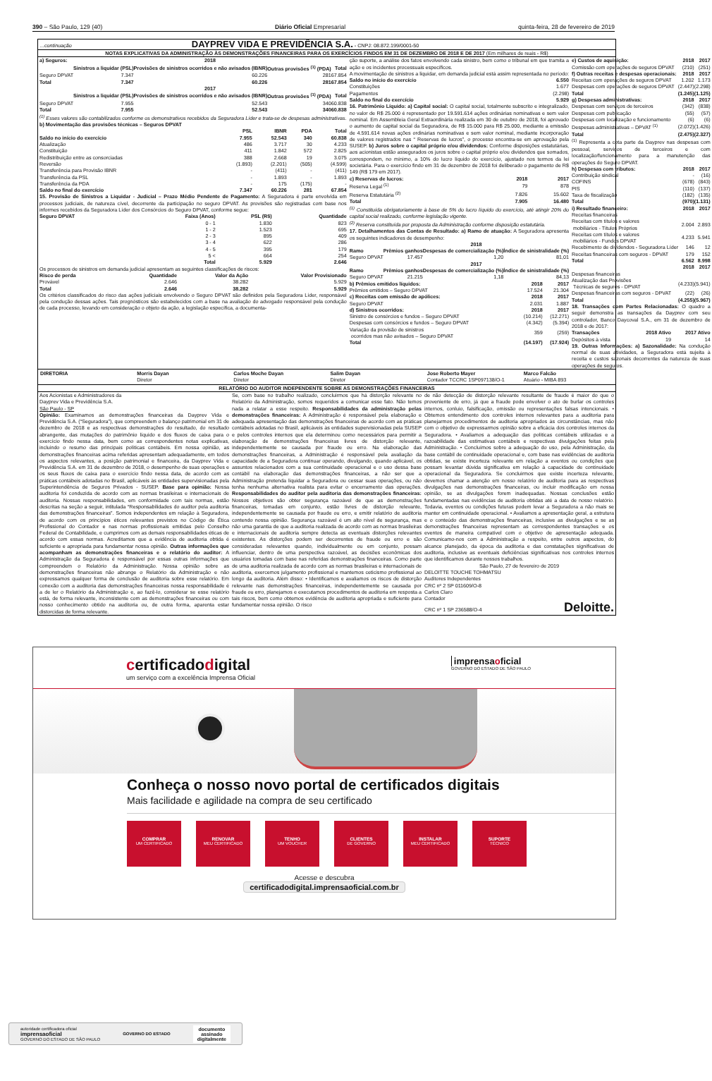390 – São Paulo, 129 (40) Diário Oficial Empresarial quinta-feira, 28 de fevereiro de 2019
...continuação
DAYPREV VIDA E PREVIDÊNCIA S.A.
- CNPJ: 08.872.199/0001-50
NOTAS EXPLICATIVAS DA ADMINISTRAÇÃO ÀS DEMONSTRAÇÕES FINANCEIRAS PARA OS EXERCÍCIOS FINDOS EM 31 DE DEZEMBRO DE 2018 E DE 2017 (Em milhares de reais - R$)
| a) Seguros: | 2018 | | | |
| --- | --- | --- | --- | --- |
| | Sinistros a liquidar (PSL) | Provisões de sinistros ocorridos e não avisados (IBNR) | Outras provisões <sup>(1)</sup> (PDA) | Total |
| Seguro DPVAT | 7.347 | 60.226 | 281 | 67.854 |
| Total | 7.347 | 60.226 | 281 | 67.854 |
| | 2017 | | | |
| | Sinistros a liquidar (PSL) | Provisões de sinistros ocorridos e não avisados (IBNR) | Outras provisões <sup>(1)</sup> (PDA) | Total |
| Seguro DPVAT | 7.955 | 52.543 | 340 | 60.838 |
| Total | 7.955 | 52.543 | 340 | 60.838 |
<sup>(1)</sup> Esses valores são contabilizados conforme os demonstrativos recebidos da Seguradora Líder e trata-se de despesas administrativas.
b) Movimentação das provisões técnicas – Seguros DPVAT
| | PSL | IBNR | PDA | Total |
| --- | --- | --- | --- | --- |
| Saldo no início do exercício | 7.955 | 52.543 | 340 | 60.838 |
| Atualização | 486 | 3.717 | 30 | 4.233 |
| Constituição | 411 | 1.842 | 572 | 2.825 |
| Redistribuição entre as consorciadas | 388 | 2.668 | 19 | 3.075 |
| Reversão | (1.893) | (2.201) | (505) | (4.599) |
| Transferência para Provisão IBNR | - | (411) | - | (411) |
| Transferência da PSL | - | 1.893 | - | 1.893 |
| Transferência da PDA | - | 175 | (175) | - |
| Saldo no final do exercício | 7.347 | 60.226 | 281 | 67.854 |
15. Provisão de Sinistros a Liquidar - Judicial – Prazo Médio Pendente de Pagamento: A Seguradora é parte envolvida em processos judiciais, de natureza cível, decorrente da participação no seguro DPVAT. As provisões são registradas com base nos informes recebidos da Seguradora Líder dos Consórcios do Seguro DPVAT, conforme segue:
| Seguro DPVAT | Faixa (Anos) | PSL (R$) | Quantidade |
| --- | --- | --- | --- |
| | 0 - 1 | 1.830 | 823 |
| | 1 - 2 | 1.523 | 695 |
| | 2 - 3 | 895 | 409 |
| | 3 - 4 | 622 | 286 |
| | 4 - 5 | 395 | 179 |
| | 5 < | 664 | 254 |
| | Total | 5.929 | 2.646 |
Os processos de sinistros em demanda judicial apresentam as seguintes classificações de riscos:
| Risco de perda | Quantidade | Valor da Ação | Valor Provisionado |
| --- | --- | --- | --- |
| Provável | 2.646 | 38.282 | 5.929 |
| Total | 2.646 | 38.282 | 5.929 |
Os critérios classificados do risco das ações judiciais envolvendo o Seguro DPVAT são definidos pela Seguradora Líder, responsável pela condução dessas ações. Tais prognósticos são estabelecidos com a base na avaliação do advogado responsável pela condução de cada processo, levando em consideração o objeto da ação, a legislação específica, a documenta-
ção suporte, a análise dos fatos envolvendo cada sinistro, bem como o tribunal em que tramita a ação e os incidentes processuais específicos.
A movimentação de sinistros a liquidar, em demanda judicial está assim representada no período:
| Saldo no início do exercício | 6.550 |
| --- | --- |
| Constituições | 1.677 |
| Pagamentos | (2.298) |
| Saldo no final do exercício | 5.929 |
16. Patrimônio Líquido: a) Capital social: O capital social, totalmente subscrito e integralizado, no valor de R$ 25.000 é representado por 19.591.614 ações ordinárias nominativas e sem valor nominal. Em Assembleia Geral Extraordinária realizada em 30 de outubro de 2018, foi aprovado o aumento de capital social da Seguradora, de R$ 15.000 para R$ 25.000, mediante a emissão de 4.591.614 novas ações ordinárias nominativas e sem valor nominal, mediante incorporação de valores registrados nas “ Reservas de lucros”, o processo encontra-se em aprovação pela SUSEP. b) Juros sobre o capital próprio e/ou dividendos: Conforme disposições estatutárias, aos acionistas estão assegurados os juros sobre o capital próprio e/ou dividendos que somados, correspondem, no mínimo, a 10% do lucro líquido do exercício, ajustado nos termos da lei societária. Para o exercício findo em 31 de dezembro de 2018 foi deliberado o pagamento de R$ 149 (R$ 179 em 2017).
| c) Reservas de lucros: | 2018 | 2017 |
| --- | --- | --- |
| Reserva Legal <sup>(1)</sup> | 79 | 878 |
| Reserva Estatutária <sup>(2)</sup> | 7.826 | 15.602 |
| Total | 7.905 | 16.480 |
<sup>(1)</sup> Constituída obrigatoriamente à base de 5% do lucro líquido do exercício, até atingir 20% do capital social realizado, conforme legislação vigente.
<sup>(2)</sup> Reserva constituída por proposta da Administração conforme disposição estatutária.
17. Detalhamentos das Contas de Resultado: a) Ramo de atuação: A Seguradora apresenta os seguintes indicadores de desempenho:
| | 2018 | | |
| --- | --- | --- | --- |
| Ramo | Prêmios ganhos | Despesas de comercialização (%) | Índice de sinistralidade (%) |
| Seguro DPVAT | 17.457 | 1,20 | 81,01 |
| | 2017 | | |
| Ramo | Prêmios ganhos | Despesas de comercialização (%) | Índice de sinistralidade (%) |
| Seguro DPVAT | 21.215 | 1,18 | 84,13 |
| b) Prêmios emitidos líquidos: | 2018 | 2017 |
| --- | --- | --- |
| Prêmios emitidos – Seguro DPVAT | 17.524 | 21.304 |
| c) Receitas com emissão de apólices: | 2018 | 2017 |
| Seguro DPVAT | 2.031 | 1.887 |
| d) Sinistros ocorridos: | 2018 | 2017 |
| Sinistro de consórcios e fundos – Seguro DPVAT | (10.214) | (12.271) |
| Despesas com consórcios e fundos – Seguro DPVAT | (4.342) | (5.394) |
| Variação da provisão de sinistros ocorridos mas não avisados – Seguro DPVAT | 359 | (259) |
| Total | (14.197) | (17.924) |
| e) Custos de aquisição: | 2018 | 2017 |
| --- | --- | --- |
| Comissão com operações de seguros DPVAT | (210) | (251) |
| f) Outras receitas e despesas operacionais: | 2018 | 2017 |
| Receitas com operações de seguros DPVAT | 1.202 | 1.173 |
| Despesas com operações de seguros DPVAT | (2.447) | (2.298) |
| Total | (1.245) | (1.125) |
| g) Despesas administrativas: | 2018 | 2017 |
| Despesas com serviços de terceiros | (342) | (838) |
| Despesas com publicação | (55) | (57) |
| Despesas com localização e funcionamento | (6) | (6) |
| Despesas administrativas – DPVAT <sup>(1)</sup> | (2.072) | (1.426) |
| Total | (2.475) | (2.327) |
<sup>(1)</sup> Representa a cota parte da Dayprev nas despesas com pessoal, serviços de terceiros e com localização/funcionamento para a manutenção das operações do Seguro DPVAT.
| h) Despesas com tributos: | 2018 | 2017 |
| --- | --- | --- |
| Contribuição sindical | - | (16) |
| COFINS | (678) | (843) |
| PIS | (110) | (137) |
| Taxa de fiscalização | (182) | (135) |
| Total | (970) | (1.131) |
| i) Resultado financeiro: | 2018 | 2017 |
| Receitas financeiras | | |
| Receitas com títulos e valores mobiliários - Títulos Próprios | 2.004 | 2.893 |
| Receitas com títulos e valores mobiliários - Fundos DPVAT | 4.233 | 5.941 |
| Recebimento de dividendos - Seguradora Líder | 146 | 12 |
| Receitas financeiras com seguros - DPVAT | 179 | 152 |
| Total | 6.562 | 8.998 |
| | 2018 | 2017 |
| Despesas financeiras | | |
| Atualização das Provisões Técnicas de seguros - DPVAT | (4.233) | (5.941) |
| Despesas financeiras com seguros - DPVAT | (22) | (26) |
| Total | (4.255) | (5.967) |
18. Transações com Partes Relacionadas: O quadro a seguir demonstra as transações da Dayprev com seu controlador, Banco Daycoval S.A., em 31 de dezembro de 2018 e de 2017:
| Transações | 2018 Ativo | 2017 Ativo |
| --- | --- | --- |
| Depósitos à vista | 19 | 14 |
19. Outras Informações: a) Sazonalidade: Na condução normal de suas atividades, a Seguradora está sujeita à receita e custos sazonais decorrentes da natureza de suas operações de seguros.
DIRETORIA Morris Dayan
Diretor
Carlos Moche Dayan
Diretor
Salim Dayan
Diretor
Jose Roberto Mayer
Contador TCCRC 1SP097138/O-1
Marco Falcão
Atuário - MIBA 893
RELATÓRIO DO AUDITOR INDEPENDENTE SOBRE AS DEMONSTRAÇÕES FINANCEIRAS
Aos Acionistas e Administradores da
Dayprev Vida e Previdência S.A.
São Paulo - SP
Opinião: Examinamos as demonstrações financeiras da Dayprev Vida e Previdência S.A. (“Seguradora”), que compreendem o balanço patrimonial em 31 de dezembro de 2018 e as respectivas demonstrações do resultado, do resultado abrangente, das mutações do patrimônio líquido e dos fluxos de caixa para o exercício findo nessa data, bem como as correspondentes notas explicativas, incluindo o resumo das principais políticas contábeis. Em nossa opinião, as demonstrações financeiras acima referidas apresentam adequadamente, em todos os aspectos relevantes, a posição patrimonial e financeira, da Dayprev Vida e Previdência S.A. em 31 de dezembro de 2018, o desempenho de suas operações e os seus fluxos de caixa para o exercício findo nessa data, de acordo com as práticas contábeis adotadas no Brasil, aplicáveis às entidades supervisionadas pela Superintendência de Seguros Privados - SUSEP. Base para opinião: Nossa auditoria foi conduzida de acordo com as normas brasileiras e internacionais de auditoria. Nossas responsabilidades, em conformidade com tais normas, estão descritas na seção a seguir, intitulada “Responsabilidades do auditor pela auditoria das demonstrações financeiras”. Somos independentes em relação à Seguradora, de acordo com os princípios éticos relevantes previstos no Código de Ética Profissional do Contador e nas normas profissionais emitidas pelo Conselho Federal de Contabilidade, e cumprimos com as demais responsabilidades éticas de acordo com essas normas. Acreditamos que a evidência de auditoria obtida é suficiente e apropriada para fundamentar nossa opinião. Outras informações que acompanham as demonstrações financeiras e o relatório do auditor: A Administração da Seguradora é responsável por essas outras informações que compreendem o Relatório da Administração. Nossa opinião sobre as demonstrações financeiras não abrange o Relatório da Administração e não expressamos qualquer forma de conclusão de auditoria sobre esse relatório. Em conexão com a auditoria das demonstrações financeiras nossa responsabilidade é a de ler o Relatório da Administração e, ao fazê-lo, considerar se esse relatório está, de forma relevante, inconsistente com as demonstrações financeiras ou com nosso conhecimento obtido na auditoria ou, de outra forma, aparenta estar distorcidas de forma relevante.
Se, com base no trabalho realizado, concluirmos que há distorção relevante no Relatório da Administração, somos requeridos a comunicar esse fato. Não temos nada a relatar a esse respeito. Responsabilidades da administração pelas demonstrações financeiras: A Administração é responsável pela elaboração e adequada apresentação das demonstrações financeiras de acordo com as práticas contábeis adotadas no Brasil, aplicáveis às entidades supervisionadas pela SUSEP e pelos controles internos que ela determinou como necessários para permitir a elaboração de demonstrações financeiras livres de distorção relevante, independentemente se causada por fraude ou erro. Na elaboração das demonstrações financeiras, a Administração é responsável pela avaliação da capacidade de a Seguradora continuar operando, divulgando, quando aplicável, os assuntos relacionados com a sua continuidade operacional e o uso dessa base contábil na elaboração das demonstrações financeiras, a não ser que a Administração pretenda liquidar a Seguradora ou cessar suas operações, ou não tenha nenhuma alternativa realista para evitar o encerramento das operações. Responsabilidades do auditor pela auditoria das demonstrações financeiras: Nossos objetivos são obter segurança razoável de que as demonstrações financeiras, tomadas em conjunto, estão livres de distorção relevante, independentemente se causada por fraude ou erro, e emitir relatório de auditoria contendo nossa opinião. Segurança razoável é um alto nível de segurança, mas não uma garantia de que a auditoria realizada de acordo com as normas brasileiras e internacionais de auditoria sempre detecta as eventuais distorções relevantes existentes. As distorções podem ser decorrentes de fraude ou erro e são consideradas relevantes quando, individualmente ou em conjunto, possam influenciar, dentro de uma perspectiva razoável, as decisões econômicas dos usuários tomadas com base nas referidas demonstrações financeiras. Como parte de uma auditoria realizada de acordo com as normas brasileiras e internacionais de auditoria, exercemos julgamento profissional e mantemos ceticismo profissional ao longo da auditoria. Além disso: • Identificamos e avaliamos os riscos de distorção relevante nas demonstrações financeiras, independentemente se causada por fraude ou erro, planejamos e executamos procedimentos de auditoria em resposta a tais riscos, bem como obtemos evidência de auditoria apropriada e suficiente para fundamentar nossa opinião. O risco
de não detecção de distorção relevante resultante de fraude é maior do que o proveniente de erro, já que a fraude pode envolver o ato de burlar os controles internos, conluio, falsificação, omissão ou representações falsas intencionais. • Obtemos entendimento dos controles internos relevantes para a auditoria para planejarmos procedimentos de auditoria apropriados às circunstâncias, mas não com o objetivo de expressarmos opinião sobre a eficácia dos controles internos da Seguradora. • Avaliamos a adequação das políticas contábeis utilizadas e a razoabilidade das estimativas contábeis e respectivas divulgações feitas pela Administração. • Concluímos sobre a adequação do uso, pela Administração, da base contábil de continuidade operacional e, com base nas evidências de auditoria obtidas, se existe incerteza relevante em relação a eventos ou condições que possam levantar dúvida significativa em relação à capacidade de continuidade operacional da Seguradora. Se concluirmos que existe incerteza relevante, devemos chamar a atenção em nosso relatório de auditoria para as respectivas divulgações nas demonstrações financeiras, ou incluir modificação em nossa opinião, se as divulgações forem inadequadas. Nossas conclusões estão fundamentadas nas evidências de auditoria obtidas até a data de nosso relatório. Todavia, eventos ou condições futuras podem levar a Seguradora a não mais se manter em continuidade operacional. • Avaliamos a apresentação geral, a estrutura e o conteúdo das demonstrações financeiras, inclusive as divulgações e se as demonstrações financeiras representam as correspondentes transações e os eventos de maneira compatível com o objetivo de apresentação adequada. Comunicamo-nos com a Administração a respeito, entre outros aspectos, do alcance planejado, da época da auditoria e das constatações significativas de auditoria, inclusive as eventuais deficiências significativas nos controles internos que identificamos durante nossos trabalhos.
São Paulo, 27 de fevereiro de 2019
DELOITTE TOUCHE TOHMATSU
Auditores Independentes
CRC nº 2 SP 011609/O-8
Carlos Claro
Contador
CRC nº 1 SP 236588/O-4 Deloitte.
certificadodigital
um serviço com a excelência Imprensa Oficial
imprensaoficial
GOVERNO DO ESTADO DE SÃO PAULO
Conheça o nosso novo portal de certificados digitais
Mais facilidade e agilidade na compra de seu certificado
COMPRAR
UM CERTIFICADO
RENOVAR
MEU CERTIFICADO
TENHO
UM VOUCHER
CLIENTES
DE GOVERNO
INSTALAR
MEU CERTIFICADO
SUPORTE
TÉCNICO
Acesse e descubra
certificadodigital.imprensaoficial.com.br
autoridade certificadora oficial
imprensaoficial
GOVERNO DO ESTADO DE SÃO PAULO
GOVERNO DO ESTADO
documento
assinado
digitalmente